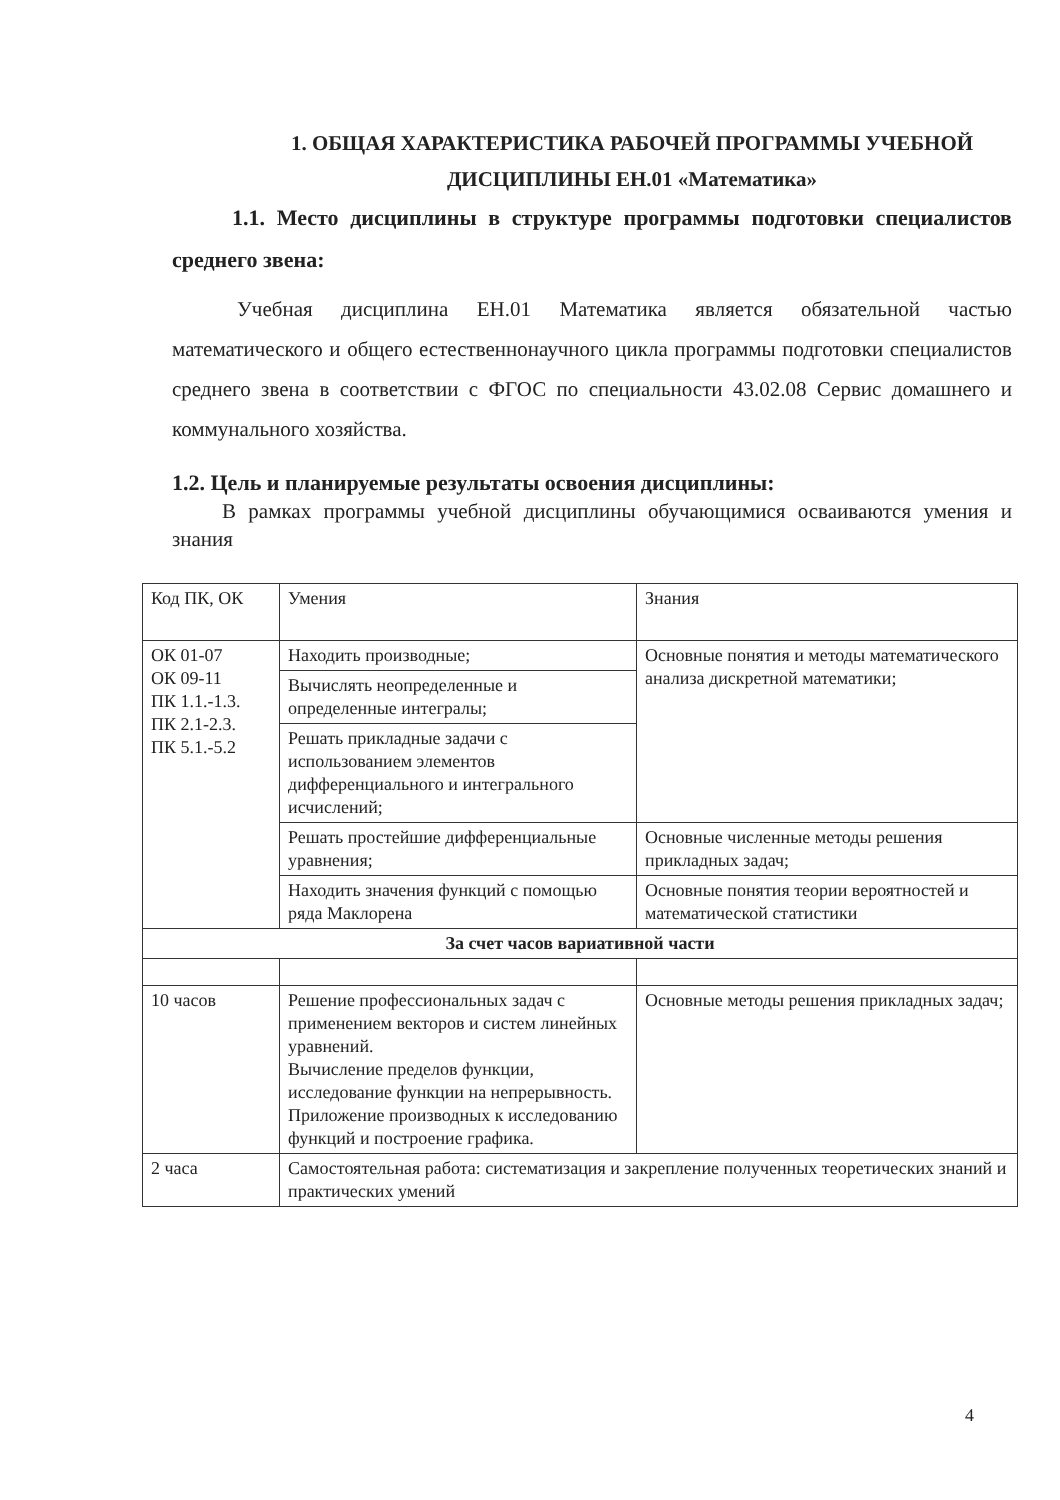1. ОБЩАЯ ХАРАКТЕРИСТИКА РАБОЧЕЙ ПРОГРАММЫ УЧЕБНОЙ ДИСЦИПЛИНЫ ЕН.01 «Математика»
1.1. Место дисциплины в структуре программы подготовки специалистов среднего звена:
Учебная дисциплина ЕН.01 Математика является обязательной частью математического и общего естественнонаучного цикла программы подготовки специалистов среднего звена в соответствии с ФГОС по специальности 43.02.08 Сервис домашнего и коммунального хозяйства.
1.2. Цель и планируемые результаты освоения дисциплины:
В рамках программы учебной дисциплины обучающимися осваиваются умения и знания
| Код ПК, ОК | Умения | Знания |
| --- | --- | --- |
| ОК 01-07 ОК 09-11 ПК 1.1.-1.3. ПК 2.1-2.3. ПК 5.1.-5.2 | Находить производные; | Основные понятия и методы математического анализа дискретной математики; |
| | Вычислять неопределенные и определенные интегралы; | |
| | Решать прикладные задачи с использованием элементов дифференциального и интегрального исчислений; | |
| | Решать простейшие дифференциальные уравнения; | Основные численные методы решения прикладных задач; |
| | Находить значения функций с помощью ряда Маклорена | Основные понятия теории вероятностей и математической статистики |
| За счет часов вариативной части | | |
| 10 часов | Решение профессиональных задач с применением векторов и систем линейных уравнений. Вычисление пределов функции, исследование функции на непрерывность. Приложение производных к исследованию функций и построение графика. | Основные методы решения прикладных задач; |
| 2 часа | Самостоятельная работа: систематизация и закрепление полученных теоретических знаний и практических умений | |
4